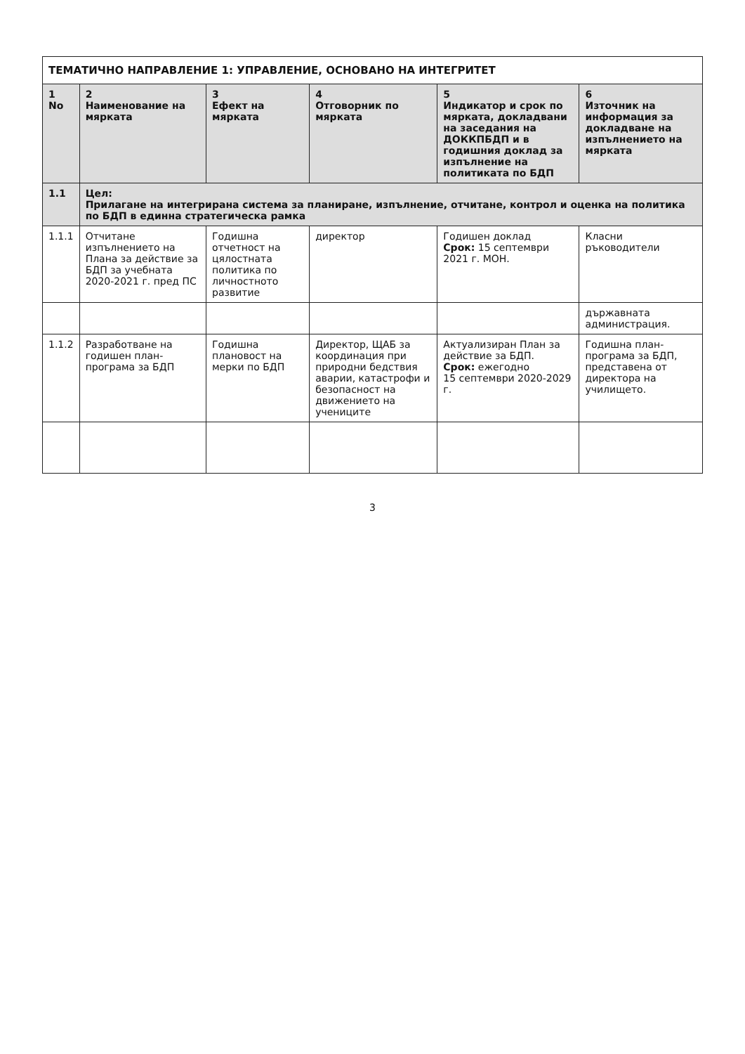| ТЕМАТИЧНО НАПРАВЛЕНИЕ 1: УПРАВЛЕНИЕ, ОСНОВАНО НА ИНТЕГРИТЕТ | | | | | |
| 1 No | 2 Наименование на мярката | 3 Ефект на мярката | 4 Отговорник по мярката | 5 Индикатор и срок по мярката, докладвани на заседания на ДОККПБДП и в годишния доклад за изпълнение на политиката по БДП | 6 Източник на информация за докладване на изпълнението на мярката |
| 1.1 | Цел: Прилагане на интегрирана система за планиране, изпълнение, отчитане, контрол и оценка на политика по БДП в единна стратегическа рамка | | | | |
| 1.1.1 | Отчитане изпълнението на Плана за действие за БДП за учебната 2020-2021 г. пред ПС | Годишна отчетност на цялостната политика по личностното развитие | директор | Годишен доклад Срок: 15 септември 2021 г. МОН. | Класни ръководители |
| | | | | | държавната администрация. |
| 1.1.2 | Разработване на годишен план-програма за БДП | Годишна плановост на мерки по БДП | Директор, ЩАБ за координация при природни бедствия аварии, катастрофи и безопасност на движението на учениците | Актуализиран План за действие за БДП. Срок: ежегодно 15 септември 2020-2029 г. | Годишна план-програма за БДП, представена от директора на училището. |
3